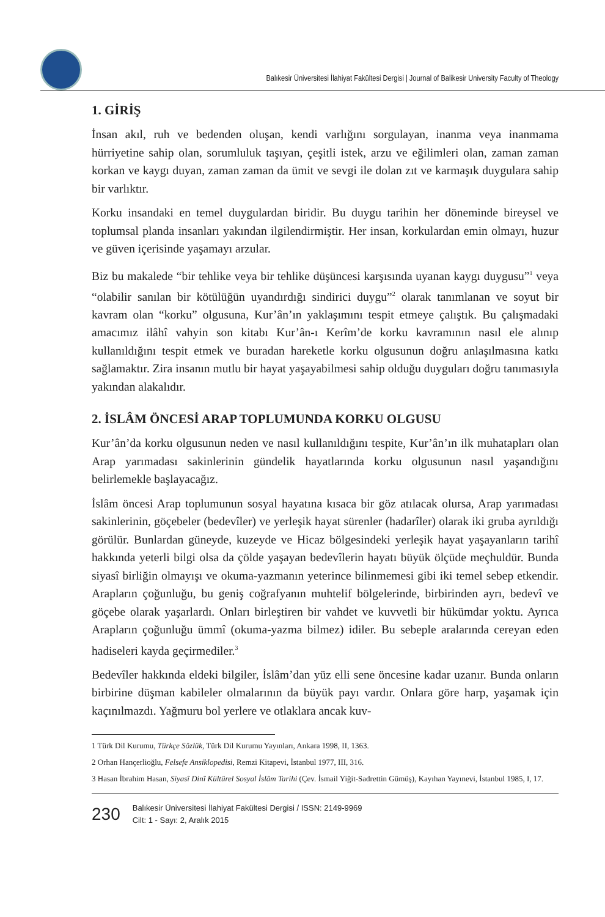Balıkesir Üniversitesi İlahiyat Fakültesi Dergisi | Journal of Balikesir University Faculty of Theology
1. GİRİŞ
İnsan akıl, ruh ve bedenden oluşan, kendi varlığını sorgulayan, inanma veya inanmama hürriyetine sahip olan, sorumluluk taşıyan, çeşitli istek, arzu ve eğilimleri olan, zaman zaman korkan ve kaygı duyan, zaman zaman da ümit ve sevgi ile dolan zıt ve karmaşık duygulara sahip bir varlıktır.
Korku insandaki en temel duygulardan biridir. Bu duygu tarihin her döneminde bireysel ve toplumsal planda insanları yakından ilgilendirmiştir. Her insan, korkulardan emin olmayı, huzur ve güven içerisinde yaşamayı arzular.
Biz bu makalede “bir tehlike veya bir tehlike düşüncesi karşısında uyanan kaygı duygusu”<sup>1</sup> veya “olabilir sanılan bir kötülüğün uyandırdığı sindirici duygu”<sup>2</sup> olarak tanımlanan ve soyut bir kavram olan “korku” olgusuna, Kur’ân’ın yaklaşımını tespit etmeye çalıştık. Bu çalışmadaki amacımız ilâhî vahyin son kitabı Kur’ân-ı Kerîm’de korku kavramının nasıl ele alınıp kullanıldığını tespit etmek ve buradan hareketle korku olgusunun doğru anlaşılmasına katkı sağlamaktır. Zira insanın mutlu bir hayat yaşayabilmesi sahip olduğu duyguları doğru tanımasıyla yakından alakalıdır.
2. İSLÂM ÖNCESİ ARAP TOPLUMUNDA KORKU OLGUSU
Kur’ân’da korku olgusunun neden ve nasıl kullanıldığını tespite, Kur’ân’ın ilk muhatapları olan Arap yarımadası sakinlerinin gündelik hayatlarında korku olgusunun nasıl yaşandığını belirlemekle başlayacağız.
İslâm öncesi Arap toplumunun sosyal hayatına kısaca bir göz atılacak olursa, Arap yarımadası sakinlerinin, göçebeler (bedevîler) ve yerleşik hayat sürenler (hadarîler) olarak iki gruba ayrıldığı görülür. Bunlardan güneyde, kuzeyde ve Hicaz bölgesindeki yerleşik hayat yaşayanların tarihî hakkında yeterli bilgi olsa da çölde yaşayan bedevîlerin hayatı büyük ölçüde meçhuldür. Bunda siyasî birliğin olmayışı ve okuma-yazmanın yeterince bilinmemesi gibi iki temel sebep etkendir. Arapların çoğunluğu, bu geniş coğrafyanın muhtelif bölgelerinde, birbirinden ayrı, bedevî ve göçebe olarak yaşarlardı. Onları birleştiren bir vahdet ve kuvvetli bir hükümdar yoktu. Ayrıca Arapların çoğunluğu ümmî (okuma-yazma bilmez) idiler. Bu sebeple aralarında cereyan eden hadiseleri kayda geçirmediler.<sup>3</sup>
Bedevîler hakkında eldeki bilgiler, İslâm’dan yüz elli sene öncesine kadar uzanır. Bunda onların birbirine düşman kabileler olmalarının da büyük payı vardır. Onlara göre harp, yaşamak için kaçınılmazdı. Yağmuru bol yerlere ve otlaklara ancak kuv-
1 Türk Dil Kurumu, Türkçe Sözlük, Türk Dil Kurumu Yayınları, Ankara 1998, II, 1363.
2 Orhan Hançerlioğlu, Felsefe Ansiklopedisi, Remzi Kitapevi, İstanbul 1977, III, 316.
3 Hasan İbrahim Hasan, Siyasî Dinî Kültürel Sosyal İslâm Tarihi (Çev. İsmail Yiğit-Sadrettin Gümüş), Kayıhan Yayınevi, İstanbul 1985, I, 17.
230
Balıkesir Üniversitesi İlahiyat Fakültesi Dergisi / ISSN: 2149-9969
Cilt: 1 - Sayı: 2, Aralık 2015